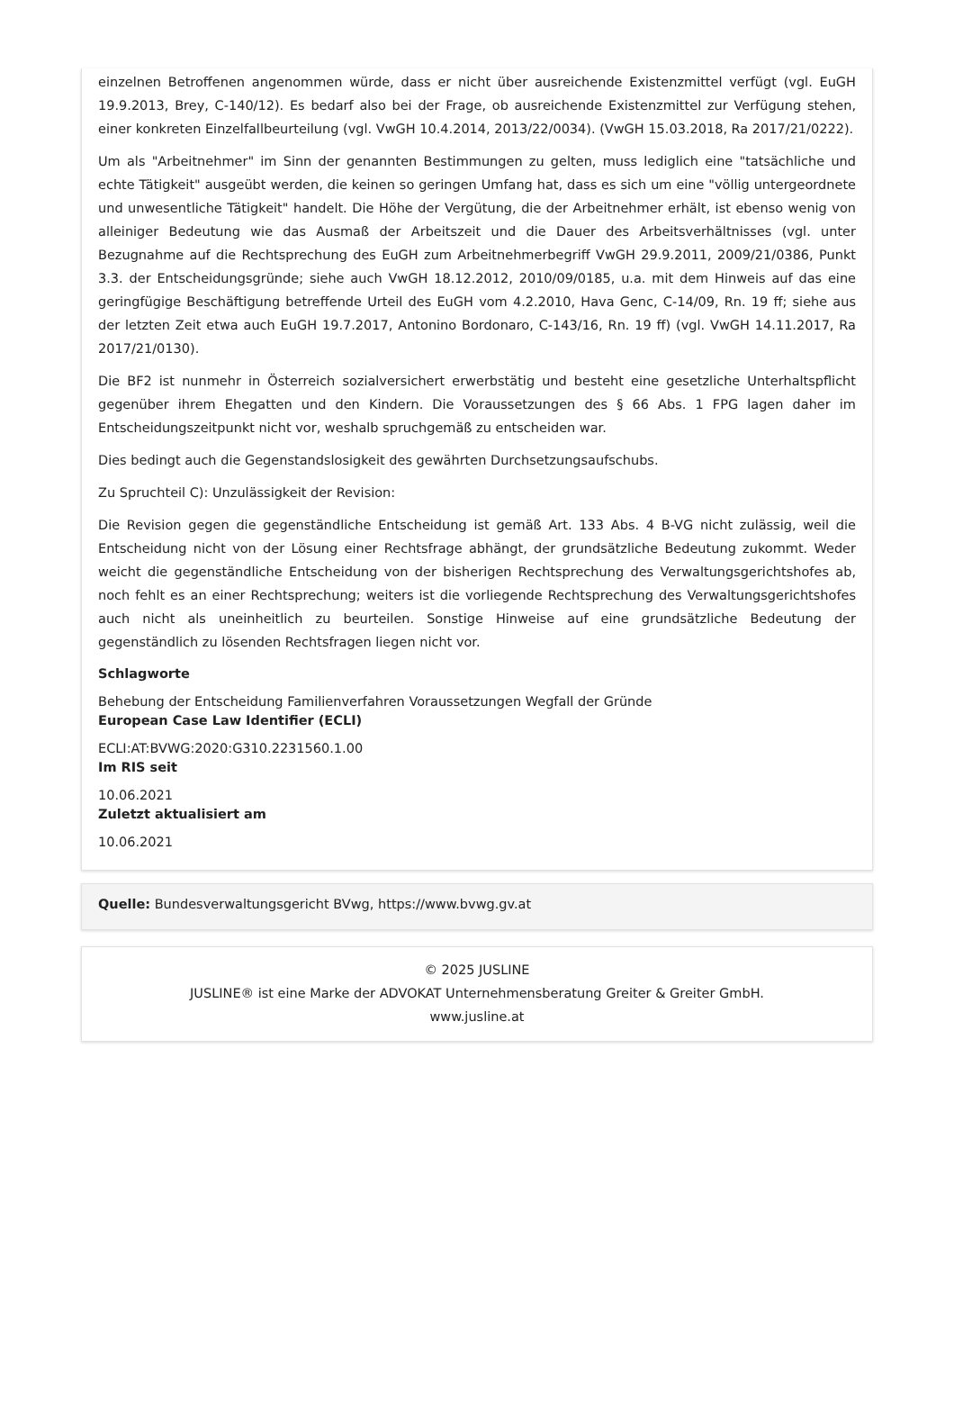einzelnen Betroffenen angenommen würde, dass er nicht über ausreichende Existenzmittel verfügt (vgl. EuGH 19.9.2013, Brey, C-140/12). Es bedarf also bei der Frage, ob ausreichende Existenzmittel zur Verfügung stehen, einer konkreten Einzelfallbeurteilung (vgl. VwGH 10.4.2014, 2013/22/0034). (VwGH 15.03.2018, Ra 2017/21/0222).
Um als "Arbeitnehmer" im Sinn der genannten Bestimmungen zu gelten, muss lediglich eine "tatsächliche und echte Tätigkeit" ausgeübt werden, die keinen so geringen Umfang hat, dass es sich um eine "völlig untergeordnete und unwesentliche Tätigkeit" handelt. Die Höhe der Vergütung, die der Arbeitnehmer erhält, ist ebenso wenig von alleiniger Bedeutung wie das Ausmaß der Arbeitszeit und die Dauer des Arbeitsverhältnisses (vgl. unter Bezugnahme auf die Rechtsprechung des EuGH zum Arbeitnehmerbegriff VwGH 29.9.2011, 2009/21/0386, Punkt 3.3. der Entscheidungsgründe; siehe auch VwGH 18.12.2012, 2010/09/0185, u.a. mit dem Hinweis auf das eine geringfügige Beschäftigung betreffende Urteil des EuGH vom 4.2.2010, Hava Genc, C-14/09, Rn. 19 ff; siehe aus der letzten Zeit etwa auch EuGH 19.7.2017, Antonino Bordonaro, C-143/16, Rn. 19 ff) (vgl. VwGH 14.11.2017, Ra 2017/21/0130).
Die BF2 ist nunmehr in Österreich sozialversichert erwerbstätig und besteht eine gesetzliche Unterhaltspflicht gegenüber ihrem Ehegatten und den Kindern. Die Voraussetzungen des § 66 Abs. 1 FPG lagen daher im Entscheidungszeitpunkt nicht vor, weshalb spruchgemäß zu entscheiden war.
Dies bedingt auch die Gegenstandslosigkeit des gewährten Durchsetzungsaufschubs.
Zu Spruchteil C): Unzulässigkeit der Revision:
Die Revision gegen die gegenständliche Entscheidung ist gemäß Art. 133 Abs. 4 B-VG nicht zulässig, weil die Entscheidung nicht von der Lösung einer Rechtsfrage abhängt, der grundsätzliche Bedeutung zukommt. Weder weicht die gegenständliche Entscheidung von der bisherigen Rechtsprechung des Verwaltungsgerichtshofes ab, noch fehlt es an einer Rechtsprechung; weiters ist die vorliegende Rechtsprechung des Verwaltungsgerichtshofes auch nicht als uneinheitlich zu beurteilen. Sonstige Hinweise auf eine grundsätzliche Bedeutung der gegenständlich zu lösenden Rechtsfragen liegen nicht vor.
Schlagworte
Behebung der Entscheidung Familienverfahren Voraussetzungen Wegfall der Gründe
European Case Law Identifier (ECLI)
ECLI:AT:BVWG:2020:G310.2231560.1.00
Im RIS seit
10.06.2021
Zuletzt aktualisiert am
10.06.2021
Quelle: Bundesverwaltungsgericht BVwg, https://www.bvwg.gv.at
© 2025 JUSLINE
JUSLINE® ist eine Marke der ADVOKAT Unternehmensberatung Greiter & Greiter GmbH.
www.jusline.at